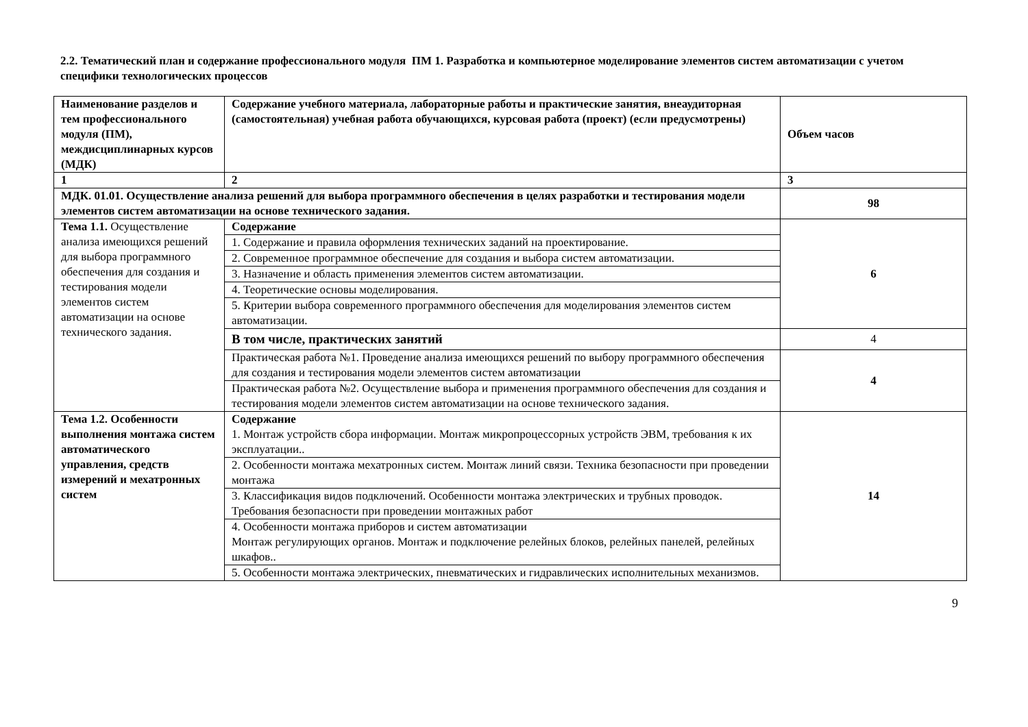2.2. Тематический план и содержание профессионального модуля ПМ 1. Разработка и компьютерное моделирование элементов систем автоматизации с учетом специфики технологических процессов
| Наименование разделов и тем профессионального модуля (ПМ), междисциплинарных курсов (МДК) | Содержание учебного материала, лабораторные работы и практические занятия, внеаудиторная (самостоятельная) учебная работа обучающихся, курсовая работа (проект) (если предусмотрены) | Объем часов |
| 1 | 2 | 3 |
| МДК. 01.01. Осуществление анализа решений для выбора программного обеспечения в целях разработки и тестирования модели элементов систем автоматизации на основе технического задания. | | 98 |
| Тема 1.1. Осуществление анализа имеющихся решений для выбора программного обеспечения для создания и тестирования модели элементов систем автоматизации на основе технического задания. | Содержание | 6 |
| | 1. Содержание и правила оформления технических заданий на проектирование. | |
| | 2. Современное программное обеспечение для создания и выбора систем автоматизации. | |
| | 3. Назначение и область применения элементов систем автоматизации. | |
| | 4. Теоретические основы моделирования. | |
| | 5. Критерии выбора современного программного обеспечения для моделирования элементов систем автоматизации. | |
| | В том числе, практических занятий | 4 |
| | Практическая работа №1. Проведение анализа имеющихся решений по выбору программного обеспечения для создания и тестирования модели элементов систем автоматизации | 4 |
| | Практическая работа №2. Осуществление выбора и применения программного обеспечения для создания и тестирования модели элементов систем автоматизации на основе технического задания. | |
| Тема 1.2. Особенности выполнения монтажа систем автоматического управления, средств измерений и мехатронных систем | Содержание 1. Монтаж устройств сбора информации. Монтаж микропроцессорных устройств ЭВМ, требования к их эксплуатации.. | 14 |
| | 2. Особенности монтажа мехатронных систем. Монтаж линий связи. Техника безопасности при проведении монтажа | |
| | 3. Классификация видов подключений. Особенности монтажа электрических и трубных проводок. Требования безопасности при проведении монтажных работ | |
| | 4. Особенности монтажа приборов и систем автоматизации Монтаж регулирующих органов. Монтаж и подключение релейных блоков, релейных панелей, релейных шкафов.. | |
| | 5. Особенности монтажа электрических, пневматических и гидравлических исполнительных механизмов. | |
9